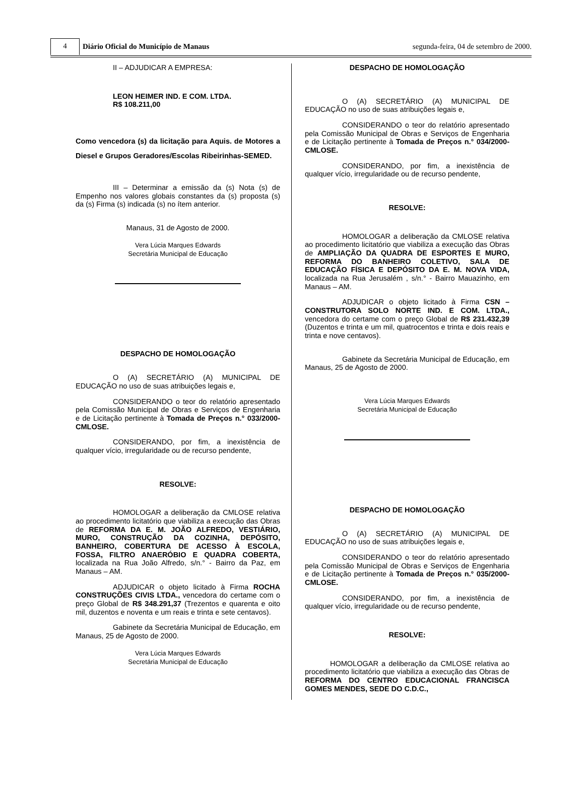4
Diário Oficial do Município de Manaus
segunda-feira, 04 de setembro de 2000.
II – ADJUDICAR A EMPRESA:
LEON HEIMER IND. E COM. LTDA.
R$ 108.211,00
Como vencedora (s) da licitação para Aquis. de Motores a Diesel e Grupos Geradores/Escolas Ribeirinhas-SEMED.
III – Determinar a emissão da (s) Nota (s) de Empenho nos valores globais constantes da (s) proposta (s) da (s) Firma (s) indicada (s) no ítem anterior.
Manaus, 31 de Agosto de 2000.
Vera Lúcia Marques Edwards
Secretária Municipal de Educação
DESPACHO DE HOMOLOGAÇÃO
O (A) SECRETÁRIO (A) MUNICIPAL DE EDUCAÇÃO no uso de suas atribuições legais e,
CONSIDERANDO o teor do relatório apresentado pela Comissão Municipal de Obras e Serviços de Engenharia e de Licitação pertinente à Tomada de Preços n.° 033/2000-CMLOSE.
CONSIDERANDO, por fim, a inexistência de qualquer vício, irregularidade ou de recurso pendente,
RESOLVE:
HOMOLOGAR a deliberação da CMLOSE relativa ao procedimento licitatório que viabiliza a execução das Obras de REFORMA DA E. M. JOÃO ALFREDO, VESTIÁRIO, MURO, CONSTRUÇÃO DA COZINHA, DEPÓSITO, BANHEIRO, COBERTURA DE ACESSO À ESCOLA, FOSSA, FILTRO ANAERÓBIO E QUADRA COBERTA, localizada na Rua João Alfredo, s/n.° - Bairro da Paz, em Manaus – AM.
ADJUDICAR o objeto licitado à Firma ROCHA CONSTRUÇÕES CIVIS LTDA., vencedora do certame com o preço Global de R$ 348.291,37 (Trezentos e quarenta e oito mil, duzentos e noventa e um reais e trinta e sete centavos).
Gabinete da Secretária Municipal de Educação, em Manaus, 25 de Agosto de 2000.
Vera Lúcia Marques Edwards
Secretária Municipal de Educação
DESPACHO DE HOMOLOGAÇÃO
O (A) SECRETÁRIO (A) MUNICIPAL DE EDUCAÇÃO no uso de suas atribuições legais e,
CONSIDERANDO o teor do relatório apresentado pela Comissão Municipal de Obras e Serviços de Engenharia e de Licitação pertinente à Tomada de Preços n.° 034/2000-CMLOSE.
CONSIDERANDO, por fim, a inexistência de qualquer vício, irregularidade ou de recurso pendente,
RESOLVE:
HOMOLOGAR a deliberação da CMLOSE relativa ao procedimento licitatório que viabiliza a execução das Obras de AMPLIAÇÃO DA QUADRA DE ESPORTES E MURO, REFORMA DO BANHEIRO COLETIVO, SALA DE EDUCAÇÃO FÍSICA E DEPÓSITO DA E. M. NOVA VIDA, localizada na Rua Jerusalém , s/n.° - Bairro Mauazinho, em Manaus – AM.
ADJUDICAR o objeto licitado à Firma CSN – CONSTRUTORA SOLO NORTE IND. E COM. LTDA., vencedora do certame com o preço Global de R$ 231.432,39 (Duzentos e trinta e um mil, quatrocentos e trinta e dois reais e trinta e nove centavos).
Gabinete da Secretária Municipal de Educação, em Manaus, 25 de Agosto de 2000.
Vera Lúcia Marques Edwards
Secretária Municipal de Educação
DESPACHO DE HOMOLOGAÇÃO
O (A) SECRETÁRIO (A) MUNICIPAL DE EDUCAÇÃO no uso de suas atribuições legais e,
CONSIDERANDO o teor do relatório apresentado pela Comissão Municipal de Obras e Serviços de Engenharia e de Licitação pertinente à Tomada de Preços n.° 035/2000-CMLOSE.
CONSIDERANDO, por fim, a inexistência de qualquer vício, irregularidade ou de recurso pendente,
RESOLVE:
HOMOLOGAR a deliberação da CMLOSE relativa ao procedimento licitatório que viabiliza a execução das Obras de REFORMA DO CENTRO EDUCACIONAL FRANCISCA GOMES MENDES, SEDE DO C.D.C.,